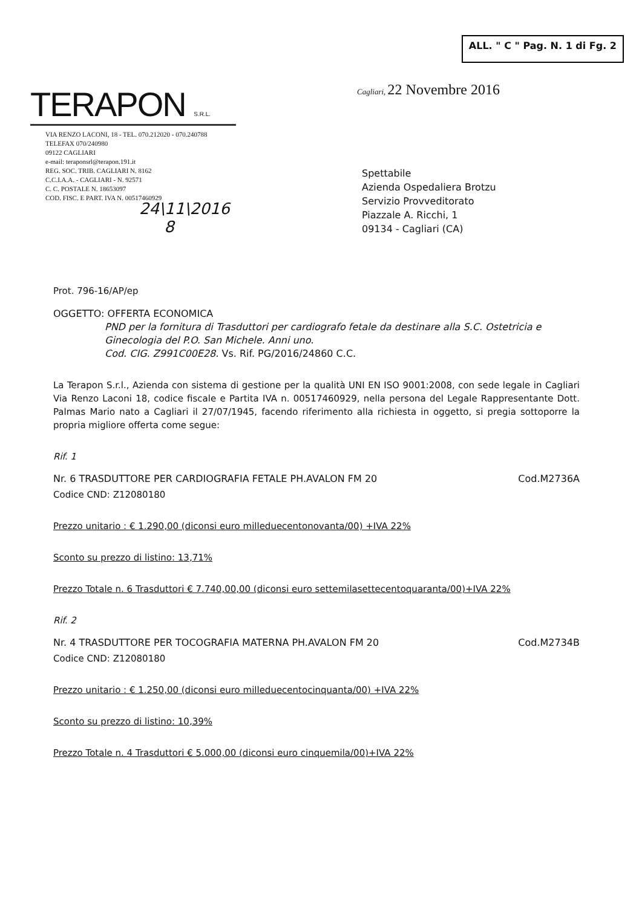TERAPON S.R.L.
ALL. " C " Pag. N. 1 di Fg. 2
Cagliari, 22 Novembre 2016
VIA RENZO LACONI, 18 - TEL. 070.212020 - 070.240788
TELEFAX 070/240980
09122 CAGLIARI
e-mail: teraponsrl@terapon.191.it
REG. SOC. TRIB. CAGLIARI N. 8162
C.C.I.A.A. - CAGLIARI - N. 92571
C. C. POSTALE N. 18653097
COD. FISC. E PART. IVA N. 00517460929
Spettabile
Azienda Ospedaliera Brotzu
Servizio Provveditorato
Piazzale A. Ricchi, 1
09134 - Cagliari (CA)
24\11\2016
8
Prot. 796-16/AP/ep
OGGETTO: OFFERTA ECONOMICA
PND per la fornitura di Trasduttori per cardiografo fetale da destinare alla S.C. Ostetricia e Ginecologia del P.O. San Michele. Anni uno.
Cod. CIG. Z991C00E28. Vs. Rif. PG/2016/24860 C.C.
La Terapon S.r.l., Azienda con sistema di gestione per la qualità UNI EN ISO 9001:2008, con sede legale in Cagliari Via Renzo Laconi 18, codice fiscale e Partita IVA n. 00517460929, nella persona del Legale Rappresentante Dott. Palmas Mario nato a Cagliari il 27/07/1945, facendo riferimento alla richiesta in oggetto, si pregia sottoporre la propria migliore offerta come segue:
Rif. 1
Nr. 6 TRASDUTTORE PER CARDIOGRAFIA FETALE PH.AVALON FM 20 Cod.M2736A
Codice CND: Z12080180
Prezzo unitario : € 1.290,00 (diconsi euro milleduecentonovanta/00) +IVA 22%
Sconto su prezzo di listino: 13,71%
Prezzo Totale n. 6 Trasduttori € 7.740,00,00 (diconsi euro settemilasettecentoquaranta/00)+IVA 22%
Rif. 2
Nr. 4 TRASDUTTORE PER TOCOGRAFIA MATERNA PH.AVALON FM 20 Cod.M2734B
Codice CND: Z12080180
Prezzo unitario : € 1.250,00 (diconsi euro milleduecentocinquanta/00) +IVA 22%
Sconto su prezzo di listino: 10,39%
Prezzo Totale n. 4 Trasduttori € 5.000,00 (diconsi euro cinquemila/00)+IVA 22%